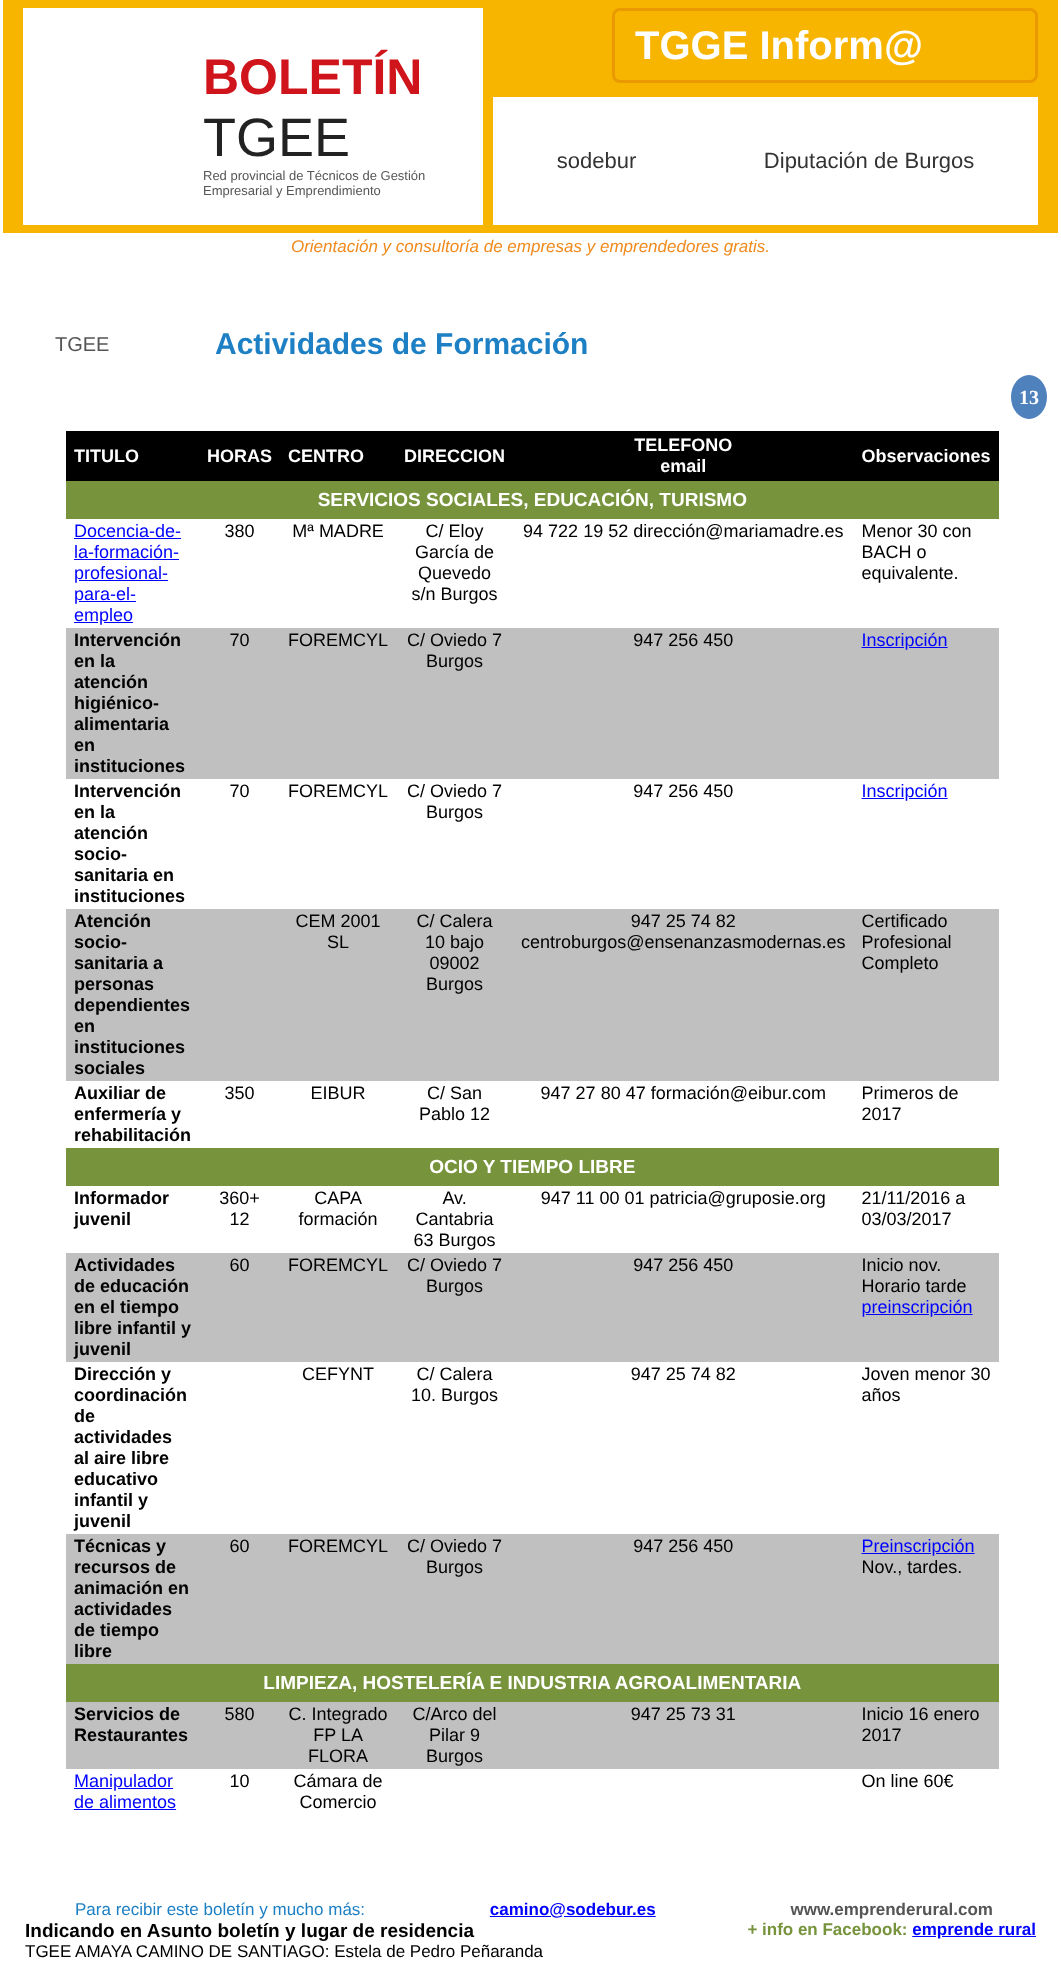BOLETÍN
TGEE
Red provincial de Técnicos de Gestión Empresarial y Emprendimiento
TGGE Inform@
sodebur Diputación de Burgos
Orientación y consultoría de empresas y emprendedores gratis.
TGEE
Actividades de Formación
13
| TITULO | HORAS | CENTRO | DIRECCION | TELEFONO email | Observaciones |
| --- | --- | --- | --- | --- | --- |
| SERVICIOS SOCIALES, EDUCACIÓN, TURISMO | | | | | |
| Docencia-de-la-formación-profesional-para-el-empleo | 380 | Mª MADRE | C/ Eloy García de Quevedo s/n Burgos | 94 722 19 52 dirección@mariamadre.es | Menor 30 con BACH o equivalente. |
| Intervención en la atención higiénico-alimentaria en instituciones | 70 | FOREMCYL | C/ Oviedo 7 Burgos | 947 256 450 | Inscripción |
| Intervención en la atención socio-sanitaria en instituciones | 70 | FOREMCYL | C/ Oviedo 7 Burgos | 947 256 450 | Inscripción |
| Atención socio-sanitaria a personas dependientes en instituciones sociales | | CEM 2001 SL | C/ Calera 10 bajo 09002 Burgos | 947 25 74 82 centroburgos@ensenanzasmodernas.es | Certificado Profesional Completo |
| Auxiliar de enfermería y rehabilitación | 350 | EIBUR | C/ San Pablo 12 | 947 27 80 47 formación@eibur.com | Primeros de 2017 |
| OCIO Y TIEMPO LIBRE | | | | | |
| Informador juvenil | 360+ 12 | CAPA formación | Av. Cantabria 63 Burgos | 947 11 00 01 patricia@gruposie.org | 21/11/2016 a 03/03/2017 |
| Actividades de educación en el tiempo libre infantil y juvenil | 60 | FOREMCYL | C/ Oviedo 7 Burgos | 947 256 450 | Inicio nov. Horario tarde preinscripción |
| Dirección y coordinación de actividades al aire libre educativo infantil y juvenil | | CEFYNT | C/ Calera 10. Burgos | 947 25 74 82 | Joven menor 30 años |
| Técnicas y recursos de animación en actividades de tiempo libre | 60 | FOREMCYL | C/ Oviedo 7 Burgos | 947 256 450 | Preinscripción Nov., tardes. |
| LIMPIEZA, HOSTELERÍA E INDUSTRIA AGROALIMENTARIA | | | | | |
| Servicios de Restaurantes | 580 | C. Integrado FP LA FLORA | C/Arco del Pilar 9 Burgos | 947 25 73 31 | Inicio 16 enero 2017 |
| Manipulador de alimentos | 10 | Cámara de Comercio | | | On line 60€ |
Para recibir este boletín y mucho más: camino@sodebur.es
Indicando en Asunto boletín y lugar de residencia
TGEE AMAYA CAMINO DE SANTIAGO: Estela de Pedro Peñaranda
www.emprenderural.com
+ info en Facebook: emprende rural